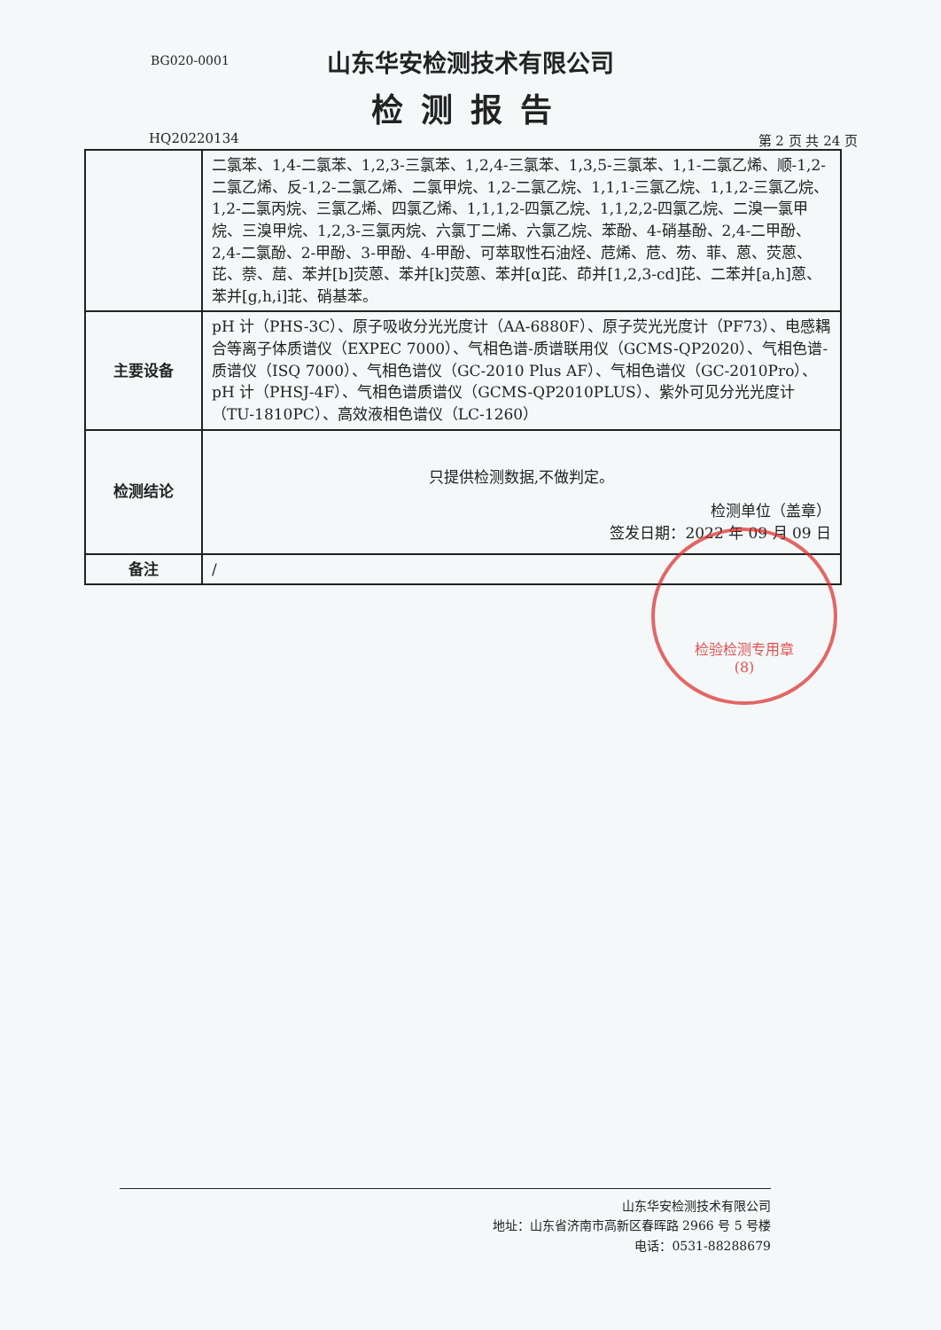BG020-0001
山东华安检测技术有限公司
检测报告
HQ20220134 第 2 页 共 24 页
| | 二氯苯、1,4-二氯苯、1,2,3-三氯苯、1,2,4-三氯苯、1,3,5-三氯苯、1,1-二氯乙烯、顺-1,2-二氯乙烯、反-1,2-二氯乙烯、二氯甲烷、1,2-二氯乙烷、1,1,1-三氯乙烷、1,1,2-三氯乙烷、1,2-二氯丙烷、三氯乙烯、四氯乙烯、1,1,1,2-四氯乙烷、1,1,2,2-四氯乙烷、二溴一氯甲烷、三溴甲烷、1,2,3-三氯丙烷、六氯丁二烯、六氯乙烷、苯酚、4-硝基酚、2,4-二甲酚、2,4-二氯酚、2-甲酚、3-甲酚、4-甲酚、可萃取性石油烃、苊烯、苊、芴、菲、蒽、荧蒽、芘、萘、䓛、苯并[b]荧蒽、苯并[k]荧蒽、苯并[α]芘、茚并[1,2,3-cd]芘、二苯并[a,h]蒽、苯并[g,h,i]苝、硝基苯。 |
| 主要设备 | pH 计（PHS-3C）、原子吸收分光光度计（AA-6880F）、原子荧光光度计（PF73）、电感耦合等离子体质谱仪（EXPEC 7000）、气相色谱-质谱联用仪（GCMS-QP2020）、气相色谱-质谱仪（ISQ 7000）、气相色谱仪（GC-2010 Plus AF）、气相色谱仪（GC-2010Pro）、pH 计（PHSJ-4F）、气相色谱质谱仪（GCMS-QP2010PLUS）、紫外可见分光光度计（TU-1810PC）、高效液相色谱仪（LC-1260） |
| 检测结论 | 只提供检测数据,不做判定。 检测单位（盖章） 签发日期：2022 年 09 月 09 日 |
| 备注 | / |
检验检测专用章
(8)
山东华安检测技术有限公司
地址：山东省济南市高新区春晖路 2966 号 5 号楼
电话：0531-88288679